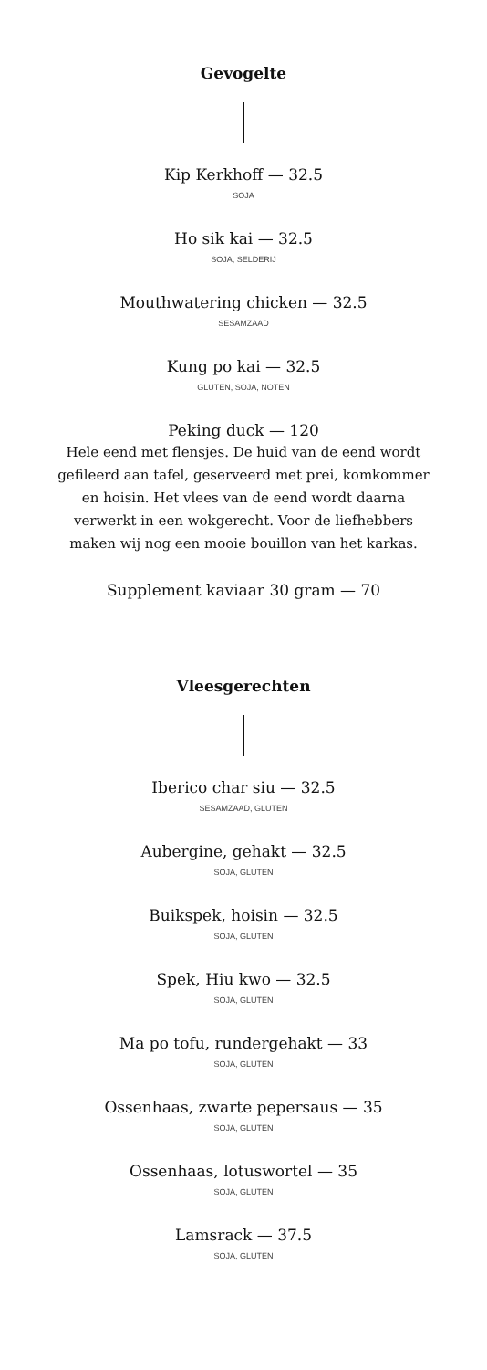Gevogelte
Kip Kerkhoff — 32.5
SOJA
Ho sik kai — 32.5
SOJA, SELDERIJ
Mouthwatering chicken — 32.5
SESAMZAAD
Kung po kai — 32.5
GLUTEN, SOJA, NOTEN
Peking duck — 120
Hele eend met flensjes. De huid van de eend wordt gefileerd aan tafel, geserveerd met prei, komkommer en hoisin. Het vlees van de eend wordt daarna verwerkt in een wokgerecht. Voor de liefhebbers maken wij nog een mooie bouillon van het karkas.
Supplement kaviaar 30 gram — 70
Vleesgerechten
Iberico char siu — 32.5
SESAMZAAD, GLUTEN
Aubergine, gehakt — 32.5
SOJA, GLUTEN
Buikspek, hoisin — 32.5
SOJA, GLUTEN
Spek, Hiu kwo — 32.5
SOJA, GLUTEN
Ma po tofu, rundergehakt — 33
SOJA, GLUTEN
Ossenhaas, zwarte pepersaus — 35
SOJA, GLUTEN
Ossenhaas, lotuswortel — 35
SOJA, GLUTEN
Lamsrack — 37.5
SOJA, GLUTEN